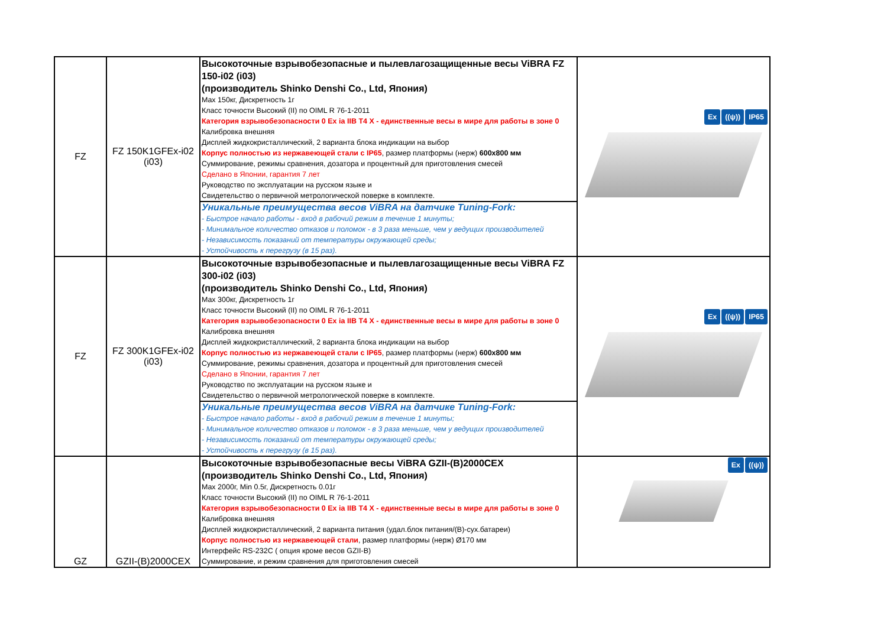| FZ | FZ 150K1GFEx-i02 (i03) | Высокоточные взрывобезопасные и пылевлагозащищенные весы ViBRA FZ 150-i02 (i03) (производитель Shinko Denshi Co., Ltd, Япония) Max 150кг, Дискретность 1г Класс точности Высокий (II) по OIML R 76-1-2011 Категория взрывобезопасности 0 Ex ia IIB T4 X - единственные весы в мире для работы в зоне 0 Калибровка внешняя Дисплей жидкокристаллический, 2 варианта блока индикации на выбор Корпус полностью из нержавеющей стали с IP65 , размер платформы (нерж) 600x800 мм Суммирование, режимы сравнения, дозатора и процентный для приготовления смесей Сделано в Японии, гарантия 7 лет Руководство по эксплуатации на русском языке и Свидетельство о первичной метрологической поверке в комплекте. | Ex ((ψ)) IP65 |
| | | Уникальные преимущества весов ViBRA на датчике Tuning-Fork: - Быстрое начало работы - вход в рабочий режим в течение 1 минуты; - Минимальное количество отказов и поломок - в 3 раза меньше, чем у ведущих производителей - Независимость показаний от температуры окружающей среды; - Устойчивость к перегрузу (в 15 раз). | |
| FZ | FZ 300K1GFEx-i02 (i03) | Высокоточные взрывобезопасные и пылевлагозащищенные весы ViBRA FZ 300-i02 (i03) (производитель Shinko Denshi Co., Ltd, Япония) Max 300кг, Дискретность 1г Класс точности Высокий (II) по OIML R 76-1-2011 Категория взрывобезопасности 0 Ex ia IIB T4 X - единственные весы в мире для работы в зоне 0 Калибровка внешняя Дисплей жидкокристаллический, 2 варианта блока индикации на выбор Корпус полностью из нержавеющей стали с IP65 , размер платформы (нерж) 600x800 мм Суммирование, режимы сравнения, дозатора и процентный для приготовления смесей Сделано в Японии, гарантия 7 лет Руководство по эксплуатации на русском языке и Свидетельство о первичной метрологической поверке в комплекте. | Ex ((ψ)) IP65 |
| | | Уникальные преимущества весов ViBRA на датчике Tuning-Fork: - Быстрое начало работы - вход в рабочий режим в течение 1 минуты; - Минимальное количество отказов и поломок - в 3 раза меньше, чем у ведущих производителей - Независимость показаний от температуры окружающей среды; - Устойчивость к перегрузу (в 15 раз). | |
| GZ | GZII-(B)2000CEX | Высокоточные взрывобезопасные весы ViBRA GZII-(B)2000CEX (производитель Shinko Denshi Co., Ltd, Япония) Max 2000г, Min 0.5г, Дискретность 0.01г Класс точности Высокий (II) по OIML R 76-1-2011 Категория взрывобезопасности 0 Ex ia IIB T4 X - единственные весы в мире для работы в зоне 0 Калибровка внешняя Дисплей жидкокристаллический, 2 варианта питания (удал.блок питания/(B)-сух.батареи) Корпус полностью из нержавеющей стали , размер платформы (нерж) Ø170 мм Интерфейс RS-232C ( опция кроме весов GZII-B) Суммирование, и режим сравнения для приготовления смесей | Ex ((ψ)) |